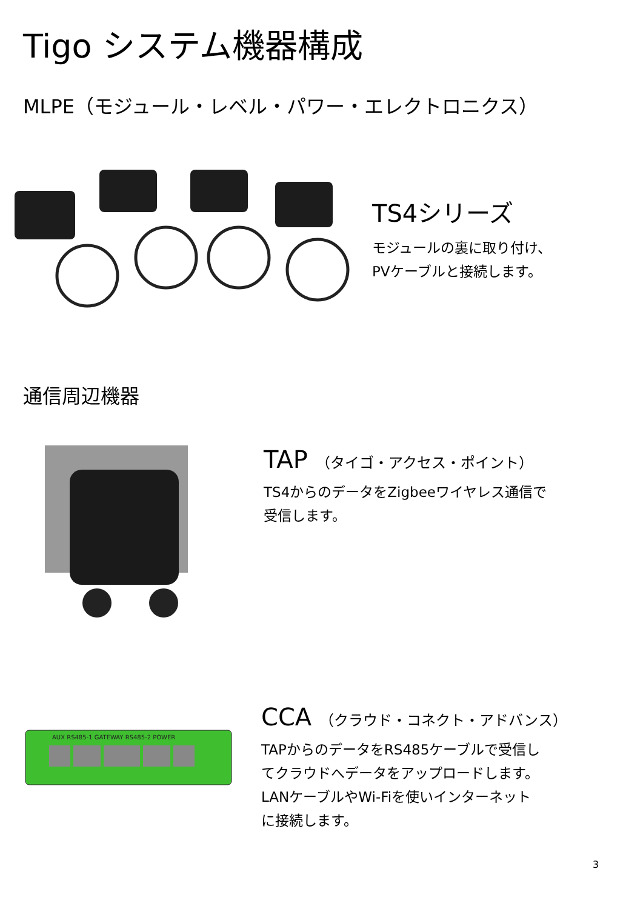Tigo システム機器構成
MLPE（モジュール・レベル・パワー・エレクトロニクス）
TS4シリーズ
モジュールの裏に取り付け、
PVケーブルと接続します。
通信周辺機器
TAP （タイゴ・アクセス・ポイント）
TS4からのデータをZigbeeワイヤレス通信で
受信します。
AUX RS485-1 GATEWAY RS485-2 POWER
CCA （クラウド・コネクト・アドバンス）
TAPからのデータをRS485ケーブルで受信し
てクラウドへデータをアップロードします。
LANケーブルやWi-Fiを使いインターネット
に接続します。
3